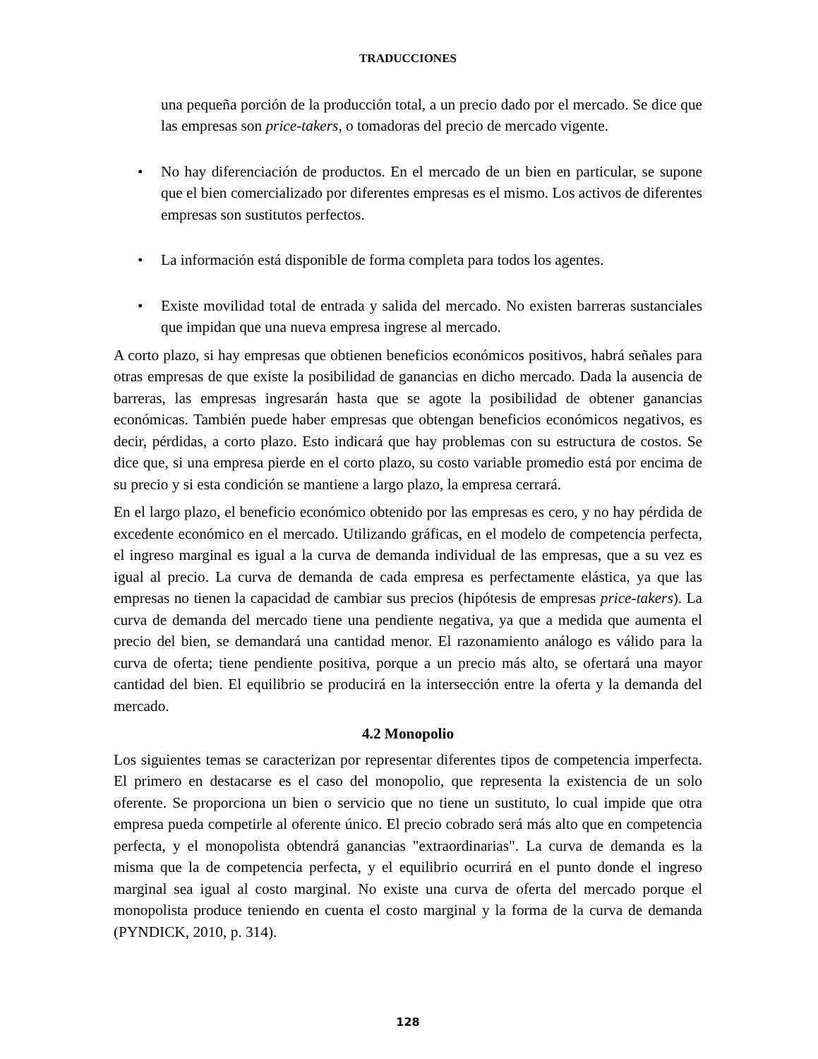TRADUCCIONES
una pequeña porción de la producción total, a un precio dado por el mercado. Se dice que las empresas son price-takers, o tomadoras del precio de mercado vigente.
• No hay diferenciación de productos. En el mercado de un bien en particular, se supone que el bien comercializado por diferentes empresas es el mismo. Los activos de diferentes empresas son sustitutos perfectos.
• La información está disponible de forma completa para todos los agentes.
• Existe movilidad total de entrada y salida del mercado. No existen barreras sustanciales que impidan que una nueva empresa ingrese al mercado.
A corto plazo, si hay empresas que obtienen beneficios económicos positivos, habrá señales para otras empresas de que existe la posibilidad de ganancias en dicho mercado. Dada la ausencia de barreras, las empresas ingresarán hasta que se agote la posibilidad de obtener ganancias económicas. También puede haber empresas que obtengan beneficios económicos negativos, es decir, pérdidas, a corto plazo. Esto indicará que hay problemas con su estructura de costos. Se dice que, si una empresa pierde en el corto plazo, su costo variable promedio está por encima de su precio y si esta condición se mantiene a largo plazo, la empresa cerrará.
En el largo plazo, el beneficio económico obtenido por las empresas es cero, y no hay pérdida de excedente económico en el mercado. Utilizando gráficas, en el modelo de competencia perfecta, el ingreso marginal es igual a la curva de demanda individual de las empresas, que a su vez es igual al precio. La curva de demanda de cada empresa es perfectamente elástica, ya que las empresas no tienen la capacidad de cambiar sus precios (hipótesis de empresas price-takers). La curva de demanda del mercado tiene una pendiente negativa, ya que a medida que aumenta el precio del bien, se demandará una cantidad menor. El razonamiento análogo es válido para la curva de oferta; tiene pendiente positiva, porque a un precio más alto, se ofertará una mayor cantidad del bien. El equilibrio se producirá en la intersección entre la oferta y la demanda del mercado.
4.2 Monopolio
Los siguientes temas se caracterizan por representar diferentes tipos de competencia imperfecta. El primero en destacarse es el caso del monopolio, que representa la existencia de un solo oferente. Se proporciona un bien o servicio que no tiene un sustituto, lo cual impide que otra empresa pueda competirle al oferente único. El precio cobrado será más alto que en competencia perfecta, y el monopolista obtendrá ganancias "extraordinarias". La curva de demanda es la misma que la de competencia perfecta, y el equilibrio ocurrirá en el punto donde el ingreso marginal sea igual al costo marginal. No existe una curva de oferta del mercado porque el monopolista produce teniendo en cuenta el costo marginal y la forma de la curva de demanda (PYNDICK, 2010, p. 314).
128